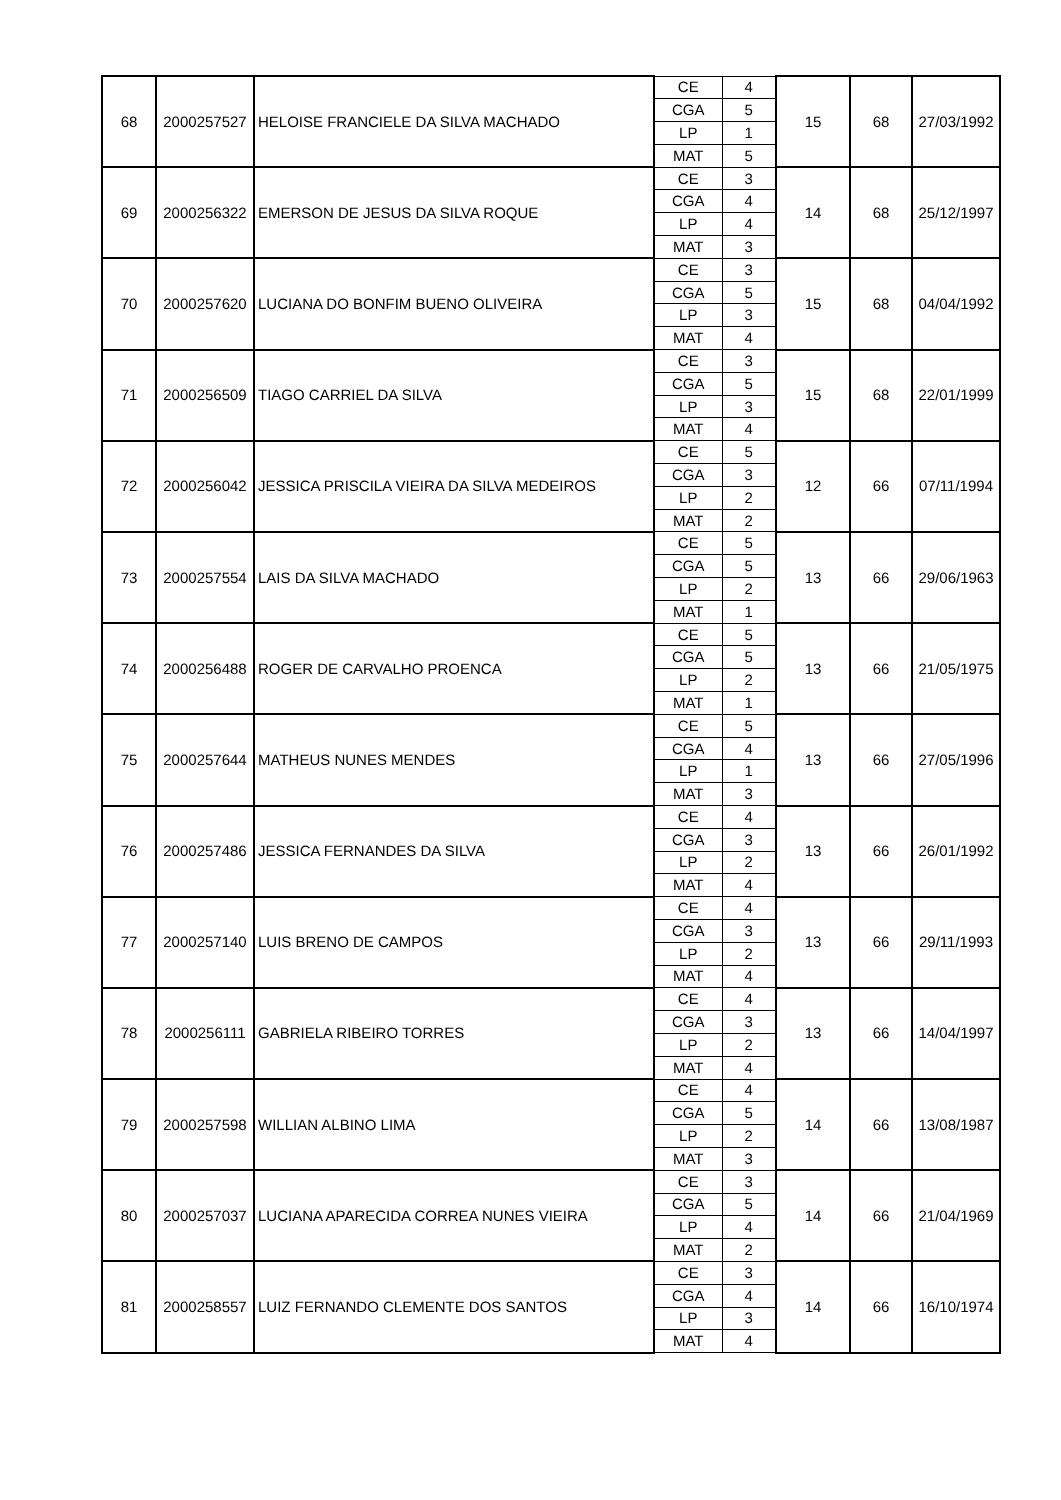| 68 | 2000257527 | HELOISE FRANCIELE DA SILVA MACHADO | CE | 4 | 15 | 68 | 27/03/1992 |
| | | | CGA | 5 | | | |
| | | | LP | 1 | | | |
| | | | MAT | 5 | | | |
| 69 | 2000256322 | EMERSON DE JESUS DA SILVA ROQUE | CE | 3 | 14 | 68 | 25/12/1997 |
| | | | CGA | 4 | | | |
| | | | LP | 4 | | | |
| | | | MAT | 3 | | | |
| 70 | 2000257620 | LUCIANA DO BONFIM BUENO OLIVEIRA | CE | 3 | 15 | 68 | 04/04/1992 |
| | | | CGA | 5 | | | |
| | | | LP | 3 | | | |
| | | | MAT | 4 | | | |
| 71 | 2000256509 | TIAGO CARRIEL DA SILVA | CE | 3 | 15 | 68 | 22/01/1999 |
| | | | CGA | 5 | | | |
| | | | LP | 3 | | | |
| | | | MAT | 4 | | | |
| 72 | 2000256042 | JESSICA PRISCILA VIEIRA DA SILVA MEDEIROS | CE | 5 | 12 | 66 | 07/11/1994 |
| | | | CGA | 3 | | | |
| | | | LP | 2 | | | |
| | | | MAT | 2 | | | |
| 73 | 2000257554 | LAIS DA SILVA MACHADO | CE | 5 | 13 | 66 | 29/06/1963 |
| | | | CGA | 5 | | | |
| | | | LP | 2 | | | |
| | | | MAT | 1 | | | |
| 74 | 2000256488 | ROGER DE CARVALHO PROENCA | CE | 5 | 13 | 66 | 21/05/1975 |
| | | | CGA | 5 | | | |
| | | | LP | 2 | | | |
| | | | MAT | 1 | | | |
| 75 | 2000257644 | MATHEUS NUNES MENDES | CE | 5 | 13 | 66 | 27/05/1996 |
| | | | CGA | 4 | | | |
| | | | LP | 1 | | | |
| | | | MAT | 3 | | | |
| 76 | 2000257486 | JESSICA FERNANDES DA SILVA | CE | 4 | 13 | 66 | 26/01/1992 |
| | | | CGA | 3 | | | |
| | | | LP | 2 | | | |
| | | | MAT | 4 | | | |
| 77 | 2000257140 | LUIS BRENO DE CAMPOS | CE | 4 | 13 | 66 | 29/11/1993 |
| | | | CGA | 3 | | | |
| | | | LP | 2 | | | |
| | | | MAT | 4 | | | |
| 78 | 2000256111 | GABRIELA RIBEIRO TORRES | CE | 4 | 13 | 66 | 14/04/1997 |
| | | | CGA | 3 | | | |
| | | | LP | 2 | | | |
| | | | MAT | 4 | | | |
| 79 | 2000257598 | WILLIAN ALBINO LIMA | CE | 4 | 14 | 66 | 13/08/1987 |
| | | | CGA | 5 | | | |
| | | | LP | 2 | | | |
| | | | MAT | 3 | | | |
| 80 | 2000257037 | LUCIANA APARECIDA CORREA NUNES VIEIRA | CE | 3 | 14 | 66 | 21/04/1969 |
| | | | CGA | 5 | | | |
| | | | LP | 4 | | | |
| | | | MAT | 2 | | | |
| 81 | 2000258557 | LUIZ FERNANDO CLEMENTE DOS SANTOS | CE | 3 | 14 | 66 | 16/10/1974 |
| | | | CGA | 4 | | | |
| | | | LP | 3 | | | |
| | | | MAT | 4 | | | |